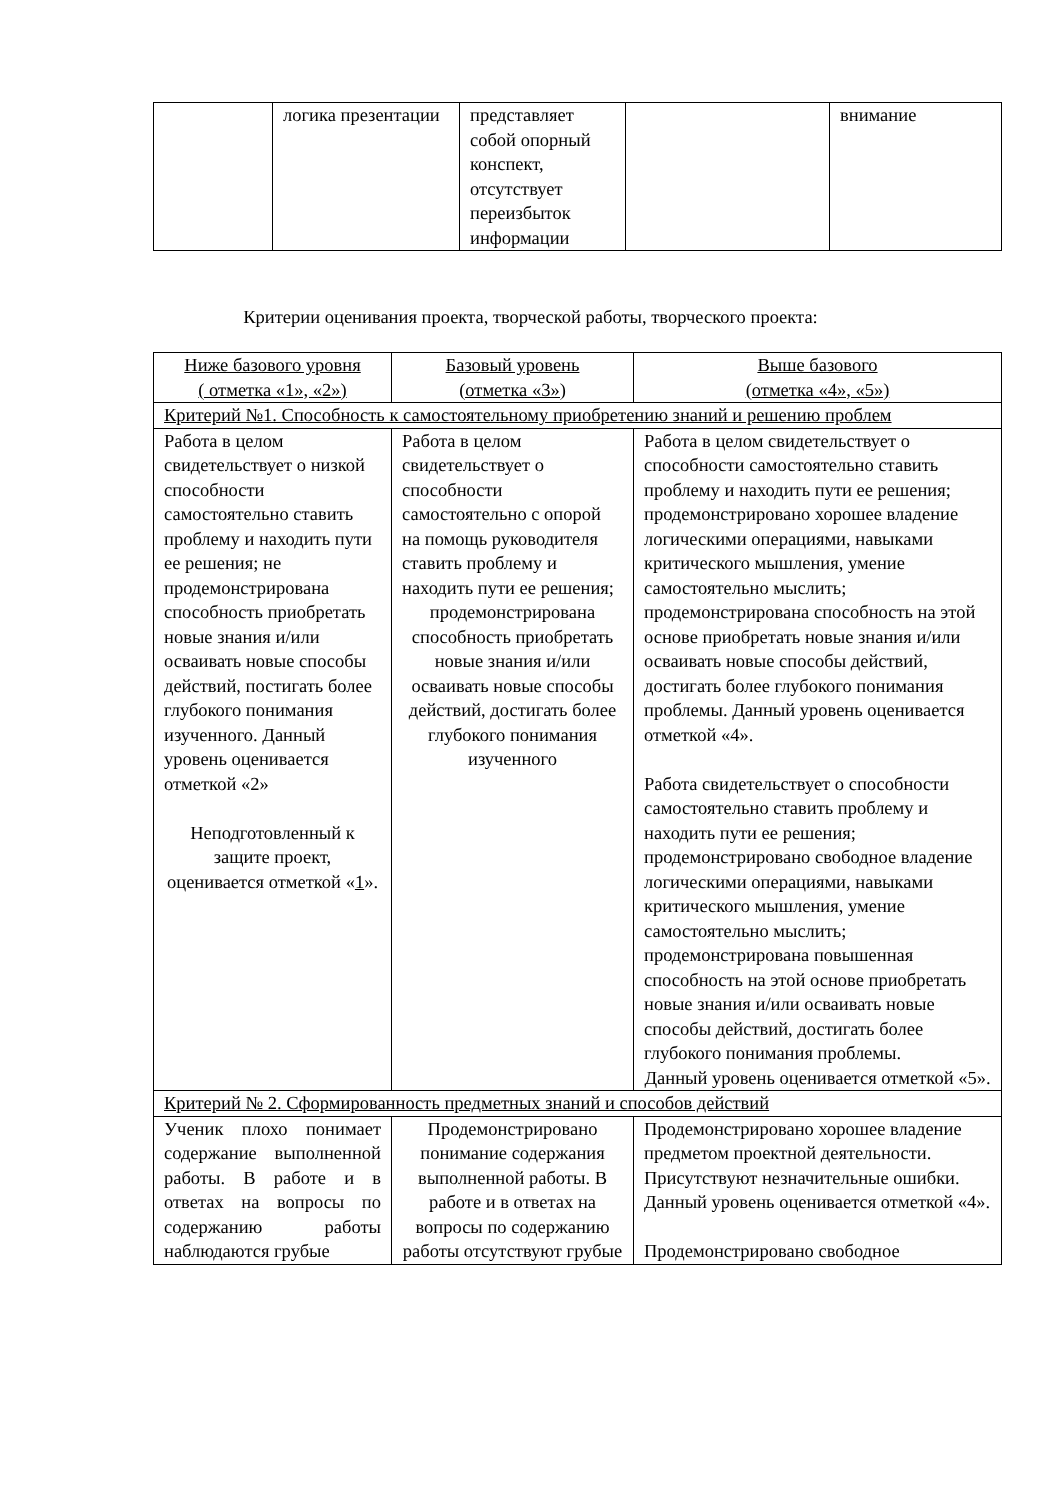| | логика презентации | представляет собой опорный конспект, отсутствует переизбыток информации | | внимание |
Критерии оценивания проекта, творческой работы, творческого проекта:
| Ниже базового уровня ( отметка «1», «2») | Базовый уровень (отметка «3») | Выше базового (отметка «4», «5») |
| Критерий №1. Способность к самостоятельному приобретению знаний и решению проблем | | |
| Работа в целом свидетельствует о низкой способности самостоятельно ставить проблему и находить пути ее решения; не продемонстрирована способность приобретать новые знания и/или осваивать новые способы действий, постигать более глубокого понимания изученного. Данный уровень оценивается отметкой «2» Неподготовленный к защите проект, оценивается отметкой « 1 ». | Работа в целом свидетельствует о способности самостоятельно с опорой на помощь руководителя ставить проблему и находить пути ее решения; продемонстрирована способность приобретать новые знания и/или осваивать новые способы действий, достигать более глубокого понимания изученного | Работа в целом свидетельствует о способности самостоятельно ставить проблему и находить пути ее решения; продемонстрировано хорошее владение логическими операциями, навыками критического мышления, умение самостоятельно мыслить; продемонстрирована способность на этой основе приобретать новые знания и/или осваивать новые способы действий, достигать более глубокого понимания проблемы. Данный уровень оценивается отметкой «4». Работа свидетельствует о способности самостоятельно ставить проблему и находить пути ее решения; продемонстрировано свободное владение логическими операциями, навыками критического мышления, умение самостоятельно мыслить; продемонстрирована повышенная способность на этой основе приобретать новые знания и/или осваивать новые способы действий, достигать более глубокого понимания проблемы. Данный уровень оценивается отметкой «5». |
| Критерий № 2. Сформированность предметных знаний и способов действий | | |
| Ученик плохо понимает содержание выполненной работы. В работе и в ответах на вопросы по содержанию работы наблюдаются грубые | Продемонстрировано понимание содержания выполненной работы. В работе и в ответах на вопросы по содержанию работы отсутствуют грубые | Продемонстрировано хорошее владение предметом проектной деятельности. Присутствуют незначительные ошибки. Данный уровень оценивается отметкой «4». Продемонстрировано свободное |